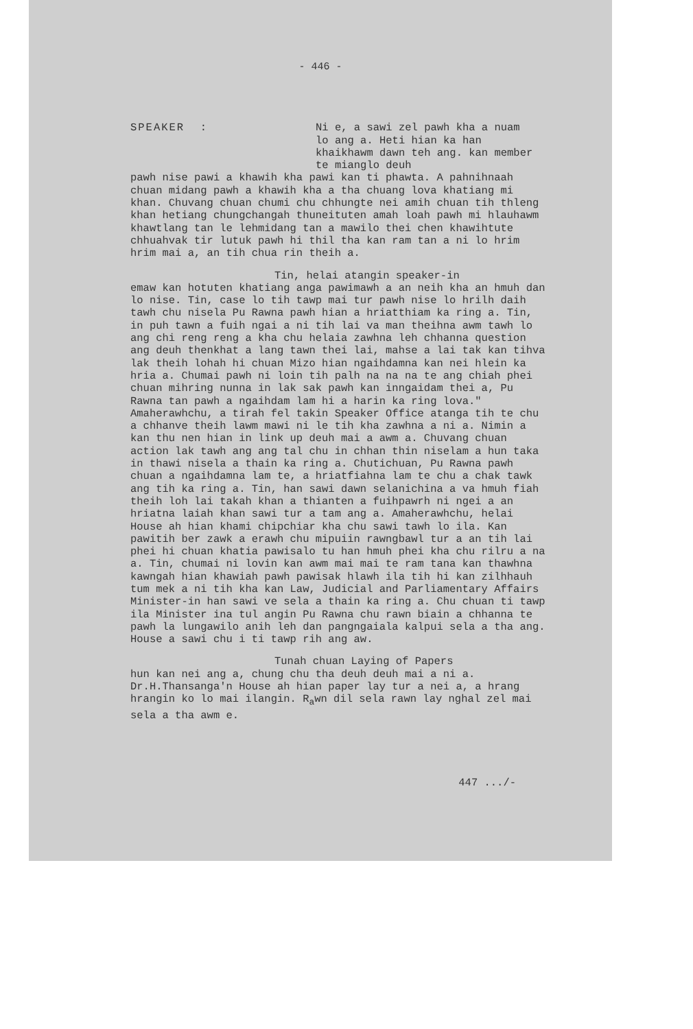- 446 -
SPEAKER : Ni e, a sawi zel pawh kha a nuam lo ang a. Heti hian ka han khaikhawm dawn teh ang. kan member te mianglo deuh
pawh nise pawi a khawih kha pawi kan ti phawta. A pahnihnaah chuan midang pawh a khawih kha a tha chuang lova khatiang mi khan. Chuvang chuan chumi chu chhungte nei amih chuan tih thleng khan hetiang chungchangah thuneituten amah loah pawh mi hlauhawm khawtlang tan le lehmidang tan a mawilo thei chen khawihtute chhuahvak tir lutuk pawh hi thil tha kan ram tan a ni lo hrim hrim mai a, an tih chua rin theih a.
Tin, helai atangin speaker-in
emaw kan hotuten khatiang anga pawimawh a an neih kha an hmuh dan lo nise. Tin, case lo tih tawp mai tur pawh nise lo hrilh daih tawh chu nisela Pu Rawna pawh hian a hriatthiam ka ring a. Tin, in puh tawn a fuih ngai a ni tih lai va man theihna awm tawh lo ang chi reng reng a kha chu helaia zawhna leh chhanna question ang deuh thenkhat a lang tawn thei lai, mahse a lai tak kan tihva lak theih lohah hi chuan Mizo hian ngaihdamna kan nei hlein ka hria a. Chumai pawh ni loin tih palh na na na te ang chiah phei chuan mihring nunna in lak sak pawh kan inngaidam thei a, Pu Rawna tan pawh a ngaihdam lam hi a harin ka ring lova." Amaherawhchu, a tirah fel takin Speaker Office atanga tih te chu a chhanve theih lawm mawi ni le tih kha zawhna a ni a. Nimin a kan thu nen hian in link up deuh mai a awm a. Chuvang chuan action lak tawh ang ang tal chu in chhan thin niselam a hun taka in thawi nisela a thain ka ring a. Chutichuan, Pu Rawna pawh chuan a ngaihdamna lam te, a hriatfiahna lam te chu a chak tawk ang tih ka ring a. Tin, han sawi dawn selanichina a va hmuh fiah theih loh lai takah khan a thianten a fuihpawrh ni ngei a an hriatna laiah khan sawi tur a tam ang a. Amaherawhchu, helai House ah hian khami chipchiar kha chu sawi tawh lo ila. Kan pawitih ber zawk a erawh chu mipuiin rawngbawl tur a an tih lai phei hi chuan khatia pawisalo tu han hmuh phei kha chu rilru a na a. Tin, chumai ni lovin kan awm mai mai te ram tana kan thawhna kawngah hian khawiah pawh pawisak hlawh ila tih hi kan zilhhauh tum mek a ni tih kha kan Law, Judicial and Parliamentary Affairs Minister-in han sawi ve sela a thain ka ring a. Chu chuan ti tawp ila Minister ina tul angin Pu Rawna chu rawn biain a chhanna te pawh la lungawilo anih leh dan pangngaiala kalpui sela a tha ang. House a sawi chu i ti tawp rih ang aw.
Tunah chuan Laying of Papers
hun kan nei ang a, chung chu tha deuh deuh mai a ni a. Dr.H.Thansanga'n House ah hian paper lay tur a nei a, a hrang hrangin ko lo mai ilangin. R<sub>a</sub>wn dil sela rawn lay nghal zel mai sela a tha awm e.
447 .../-